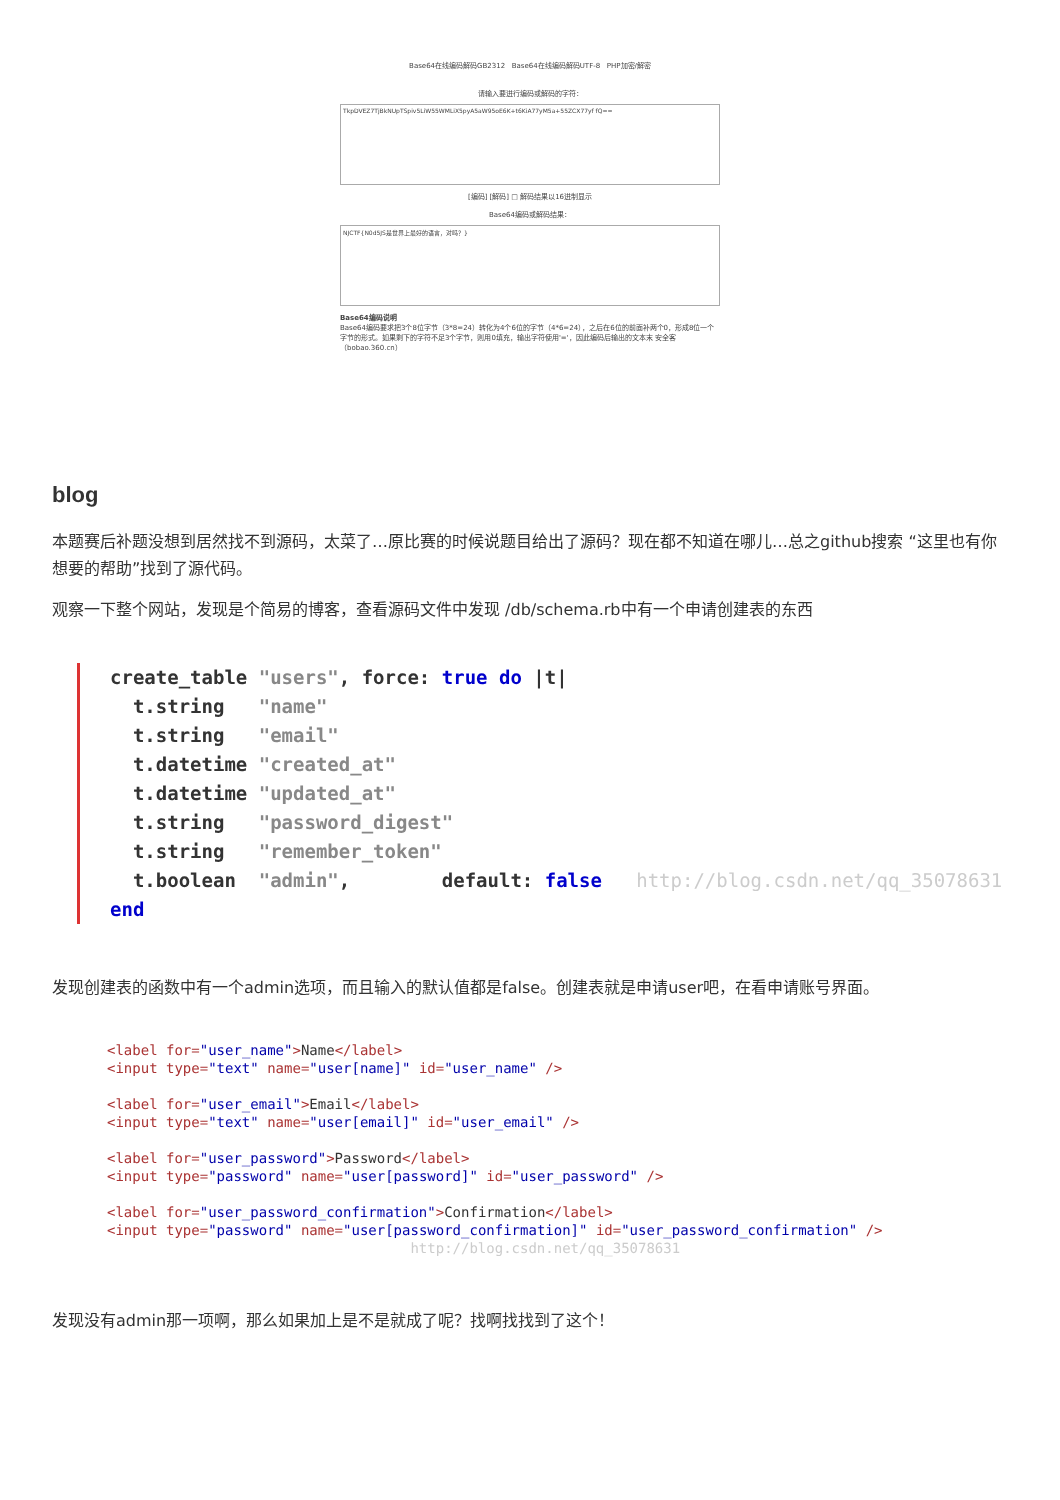Base64在线编码解码GB2312 Base64在线编码解码UTF-8 PHP加密/解密
请输入要进行编码或解码的字符：
TkpDVEZ7TjBkNUpTSpiv5LiW55WMLiX5pyA5aW95oE6K+t6KiA77yM5a+55ZCX77yf fQ==
[编码] [解码] □ 解码结果以16进制显示
Base64编码或解码结果：
NJCTF{N0d5JS是世界上最好的语言，对吗？}
Base64编码说明
Base64编码要求把3个8位字节（3*8=24）转化为4个6位的字节（4*6=24），之后在6位的前面补两个0，形成8位一个字节的形式。如果剩下的字符不足3个字节，则用0填充，输出字符使用'='，因此编码后输出的文本末 安全客（bobao.360.cn）
blog
本题赛后补题没想到居然找不到源码，太菜了…原比赛的时候说题目给出了源码？现在都不知道在哪儿…总之github搜索 “这里也有你想要的帮助”找到了源代码。
观察一下整个网站，发现是个简易的博客，查看源码文件中发现 /db/schema.rb中有一个申请创建表的东西
create_table "users", force: true do |t|
  t.string   "name"
  t.string   "email"
  t.datetime "created_at"
  t.datetime "updated_at"
  t.string   "password_digest"
  t.string   "remember_token"
  t.boolean  "admin",        default: false   http://blog.csdn.net/qq_35078631
end
发现创建表的函数中有一个admin选项，而且输入的默认值都是false。创建表就是申请user吧，在看申请账号界面。
<label for="user_name">Name</label>
<input type="text" name="user[name]" id="user_name" />

<label for="user_email">Email</label>
<input type="text" name="user[email]" id="user_email" />

<label for="user_password">Password</label>
<input type="password" name="user[password]" id="user_password" />

<label for="user_password_confirmation">Confirmation</label>
<input type="password" name="user[password_confirmation]" id="user_password_confirmation" />
                                    http://blog.csdn.net/qq_35078631
发现没有admin那一项啊，那么如果加上是不是就成了呢？找啊找找到了这个！